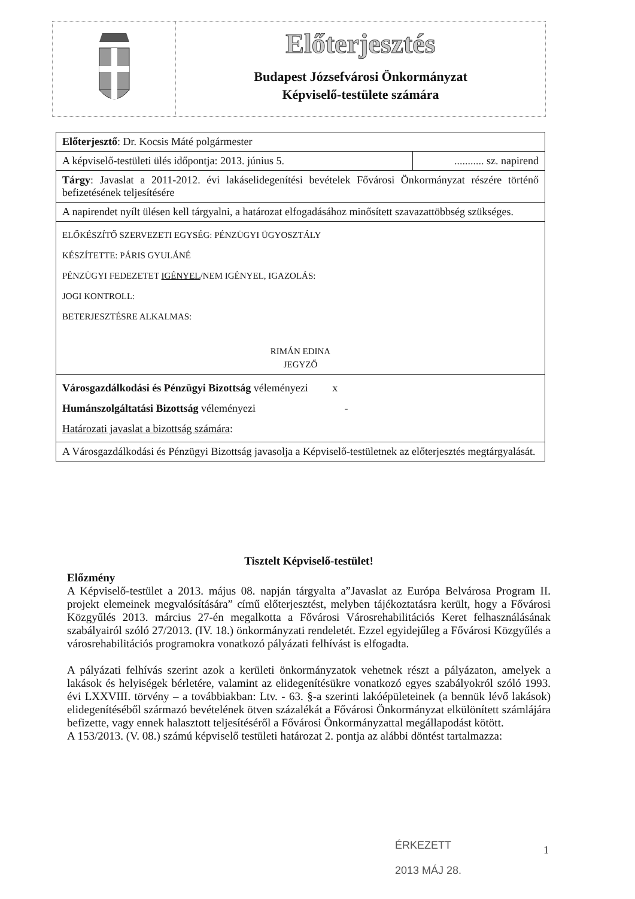Előterjesztés
Budapest Józsefvárosi Önkormányzat
Képviselő-testülete számára
| Előterjesztő : Dr. Kocsis Máté polgármester | |
| A képviselő-testületi ülés időpontja: 2013. június 5. | ........... sz. napirend |
| Tárgy : Javaslat a 2011-2012. évi lakáselidegenítési bevételek Fővárosi Önkormányzat részére történő befizetésének teljesítésére | |
| A napirendet nyílt ülésen kell tárgyalni, a határozat elfogadásához minősített szavazattöbbség szükséges. | |
| ELŐKÉSZÍTŐ SZERVEZETI EGYSÉG: PÉNZÜGYI ÜGYOSZTÁLY KÉSZÍTETTE: PÁRIS GYULÁNÉ PÉNZÜGYI FEDEZETET IGÉNYEL /NEM IGÉNYEL, IGAZOLÁS: JOGI KONTROLL: BETERJESZTÉSRE ALKALMAS: RIMÁN EDINA JEGYZŐ | |
| Városgazdálkodási és Pénzügyi Bizottság véleményezi x Humánszolgáltatási Bizottság véleményezi - Határozati javaslat a bizottság számára : | |
| A Városgazdálkodási és Pénzügyi Bizottság javasolja a Képviselő-testületnek az előterjesztés megtárgyalását. | |
Tisztelt Képviselő-testület!
Előzmény
A Képviselő-testület a 2013. május 08. napján tárgyalta a”Javaslat az Európa Belvárosa Program II. projekt elemeinek megvalósítására” című előterjesztést, melyben tájékoztatásra került, hogy a Fővárosi Közgyűlés 2013. március 27-én megalkotta a Fővárosi Városrehabilitációs Keret felhasználásának szabályairól szóló 27/2013. (IV. 18.) önkormányzati rendeletét. Ezzel egyidejűleg a Fővárosi Közgyűlés a városrehabilitációs programokra vonatkozó pályázati felhívást is elfogadta.
A pályázati felhívás szerint azok a kerületi önkormányzatok vehetnek részt a pályázaton, amelyek a lakások és helyiségek bérletére, valamint az elidegenítésükre vonatkozó egyes szabályokról szóló 1993. évi LXXVIII. törvény – a továbbiakban: Ltv. - 63. §-a szerinti lakóépületeinek (a bennük lévő lakások) elidegenítéséből származó bevételének ötven százalékát a Fővárosi Önkormányzat elkülönített számlájára befizette, vagy ennek halasztott teljesítéséről a Fővárosi Önkormányzattal megállapodást kötött.
A 153/2013. (V. 08.) számú képviselő testületi határozat 2. pontja az alábbi döntést tartalmazza:
ÉRKEZETT
2013 MÁJ 28.
1